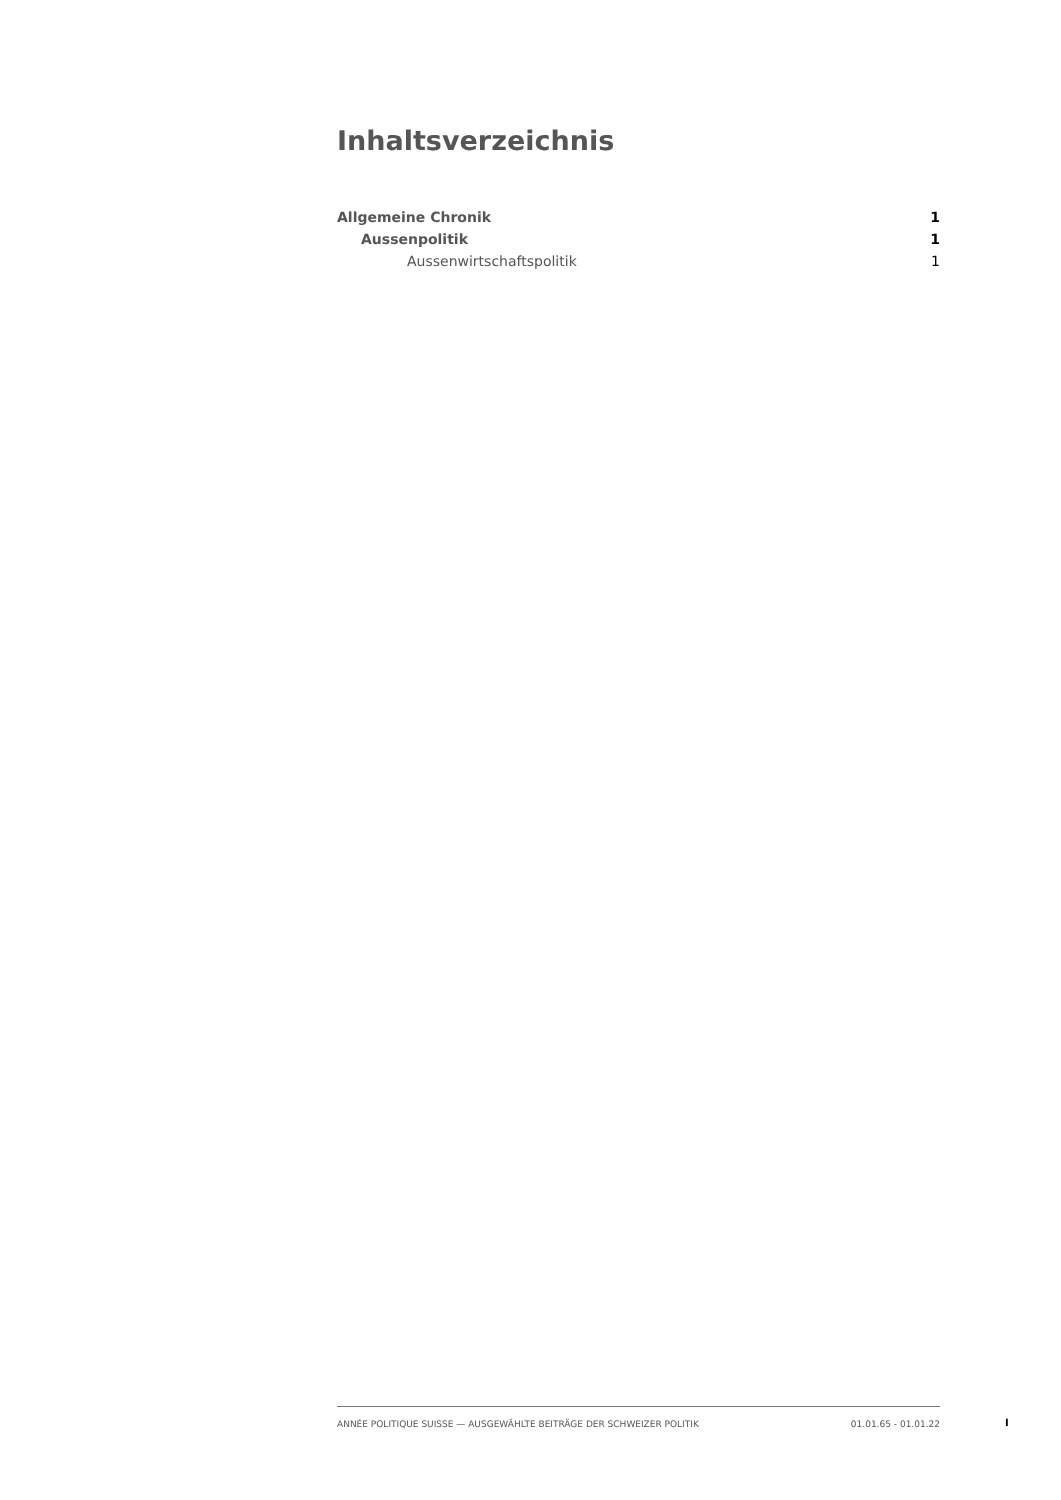Inhaltsverzeichnis
Allgemeine Chronik 1
Aussenpolitik 1
Aussenwirtschaftspolitik 1
ANNÉE POLITIQUE SUISSE — AUSGEWÄHLTE BEITRÄGE DER SCHWEIZER POLITIK 01.01.65 - 01.01.22
I